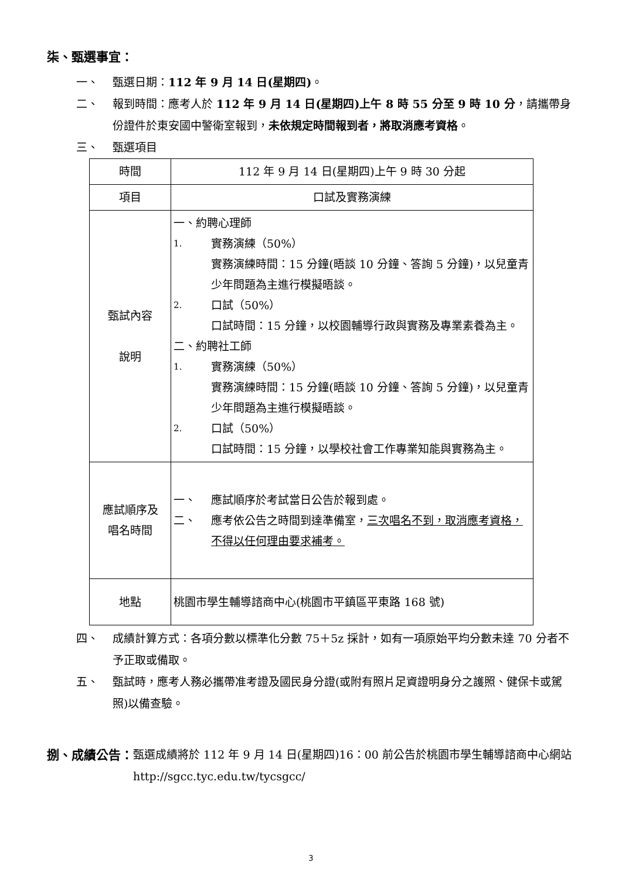柒、甄選事宜：
一、 甄選日期：112 年 9 月 14 日(星期四)。
二、 報到時間：應考人於 112 年 9 月 14 日(星期四)上午 8 時 55 分至 9 時 10 分，請攜帶身份證件於東安國中警衛室報到，未依規定時間報到者，將取消應考資格。
三、 甄選項目
| 時間 | 112 年 9 月 14 日(星期四)上午 9 時 30 分起 |
| 項目 | 口試及實務演練 |
| 甄試內容 說明 | 一、約聘心理師 1. 實務演練（50%） 實務演練時間：15 分鐘(晤談 10 分鐘、答詢 5 分鐘)，以兒童青少年問題為主進行模擬晤談。 2. 口試（50%） 口試時間：15 分鐘，以校園輔導行政與實務及專業素養為主。 二、約聘社工師 1. 實務演練（50%） 實務演練時間：15 分鐘(晤談 10 分鐘、答詢 5 分鐘)，以兒童青少年問題為主進行模擬晤談。 2. 口試（50%） 口試時間：15 分鐘，以學校社會工作專業知能與實務為主。 |
| 應試順序及 唱名時間 | 一、 應試順序於考試當日公告於報到處。 二、 應考依公告之時間到達準備室， 三次唱名不到，取消應考資格，不得以任何理由要求補考。 |
| 地點 | 桃園市學生輔導諮商中心(桃園市平鎮區平東路 168 號) |
四、 成績計算方式：各項分數以標準化分數 75＋5z 採計，如有一項原始平均分數未達 70 分者不予正取或備取。
五、 甄試時，應考人務必攜帶准考證及國民身分證(或附有照片足資證明身分之護照、健保卡或駕照)以備查驗。
捌、成績公告： 甄選成績將於 112 年 9 月 14 日(星期四)16：00 前公告於桃園市學生輔導諮商中心網站 http://sgcc.tyc.edu.tw/tycsgcc/
3